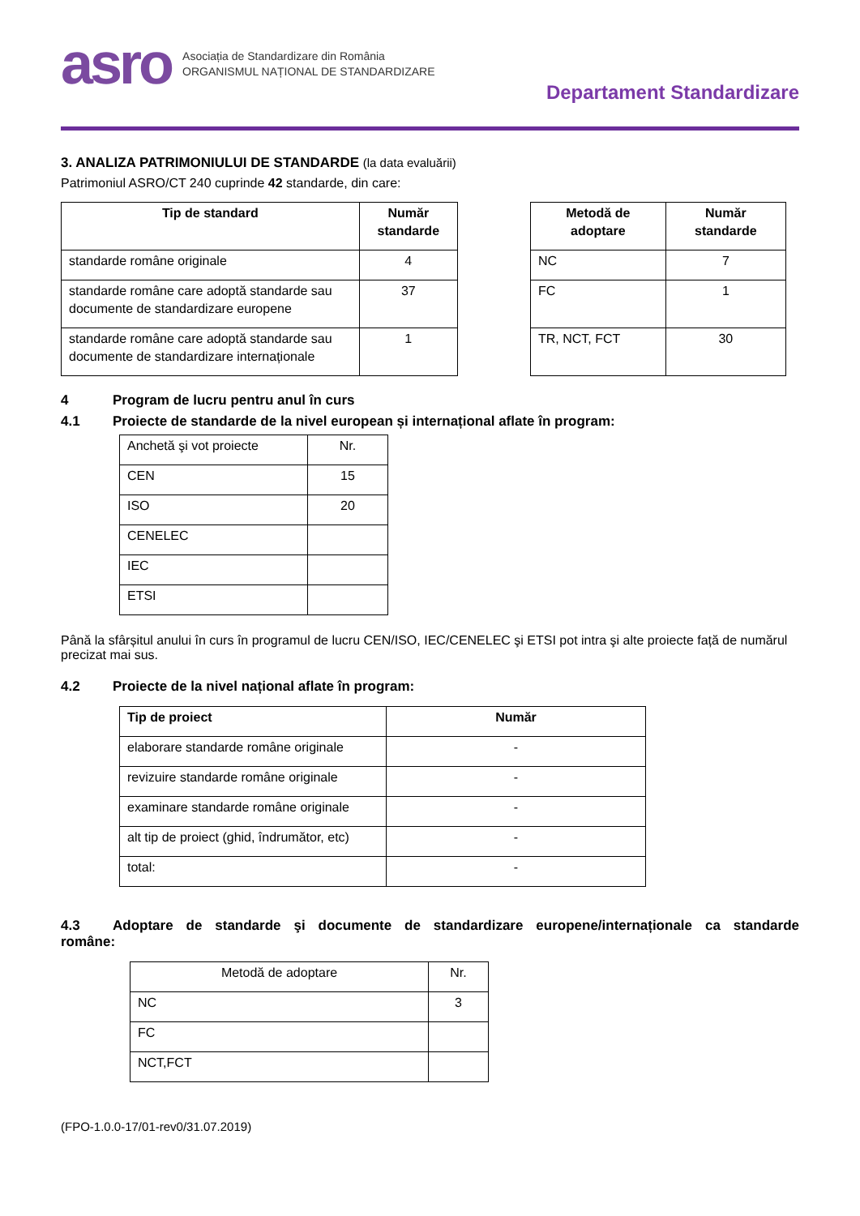asro
Asociația de Standardizare din România
ORGANISMUL NAȚIONAL DE STANDARDIZARE
Departament Standardizare
3. ANALIZA PATRIMONIULUI DE STANDARDE (la data evaluării)
Patrimoniul ASRO/CT 240 cuprinde 42 standarde, din care:
| Tip de standard | Număr standarde |
| --- | --- |
| standarde române originale | 4 |
| standarde române care adoptă standarde sau documente de standardizare europene | 37 |
| standarde române care adoptă standarde sau documente de standardizare internaționale | 1 |
| Metodă de adoptare | Număr standarde |
| --- | --- |
| NC | 7 |
| FC | 1 |
| TR, NCT, FCT | 30 |
4 Program de lucru pentru anul în curs
4.1 Proiecte de standarde de la nivel european și internațional aflate în program:
| Anchetă şi vot proiecte | Nr. |
| CEN | 15 |
| ISO | 20 |
| CENELEC | |
| IEC | |
| ETSI | |
Până la sfârșitul anului în curs în programul de lucru CEN/ISO, IEC/CENELEC şi ETSI pot intra şi alte proiecte față de numărul precizat mai sus.
4.2 Proiecte de la nivel național aflate în program:
| Tip de proiect | Număr |
| --- | --- |
| elaborare standarde române originale | - |
| revizuire standarde române originale | - |
| examinare standarde române originale | - |
| alt tip de proiect (ghid, îndrumător, etc) | - |
| total: | - |
4.3 Adoptare de standarde şi documente de standardizare europene/internaționale ca standarde române:
| Metodă de adoptare | Nr. |
| NC | 3 |
| FC | |
| NCT,FCT | |
(FPO-1.0.0-17/01-rev0/31.07.2019)